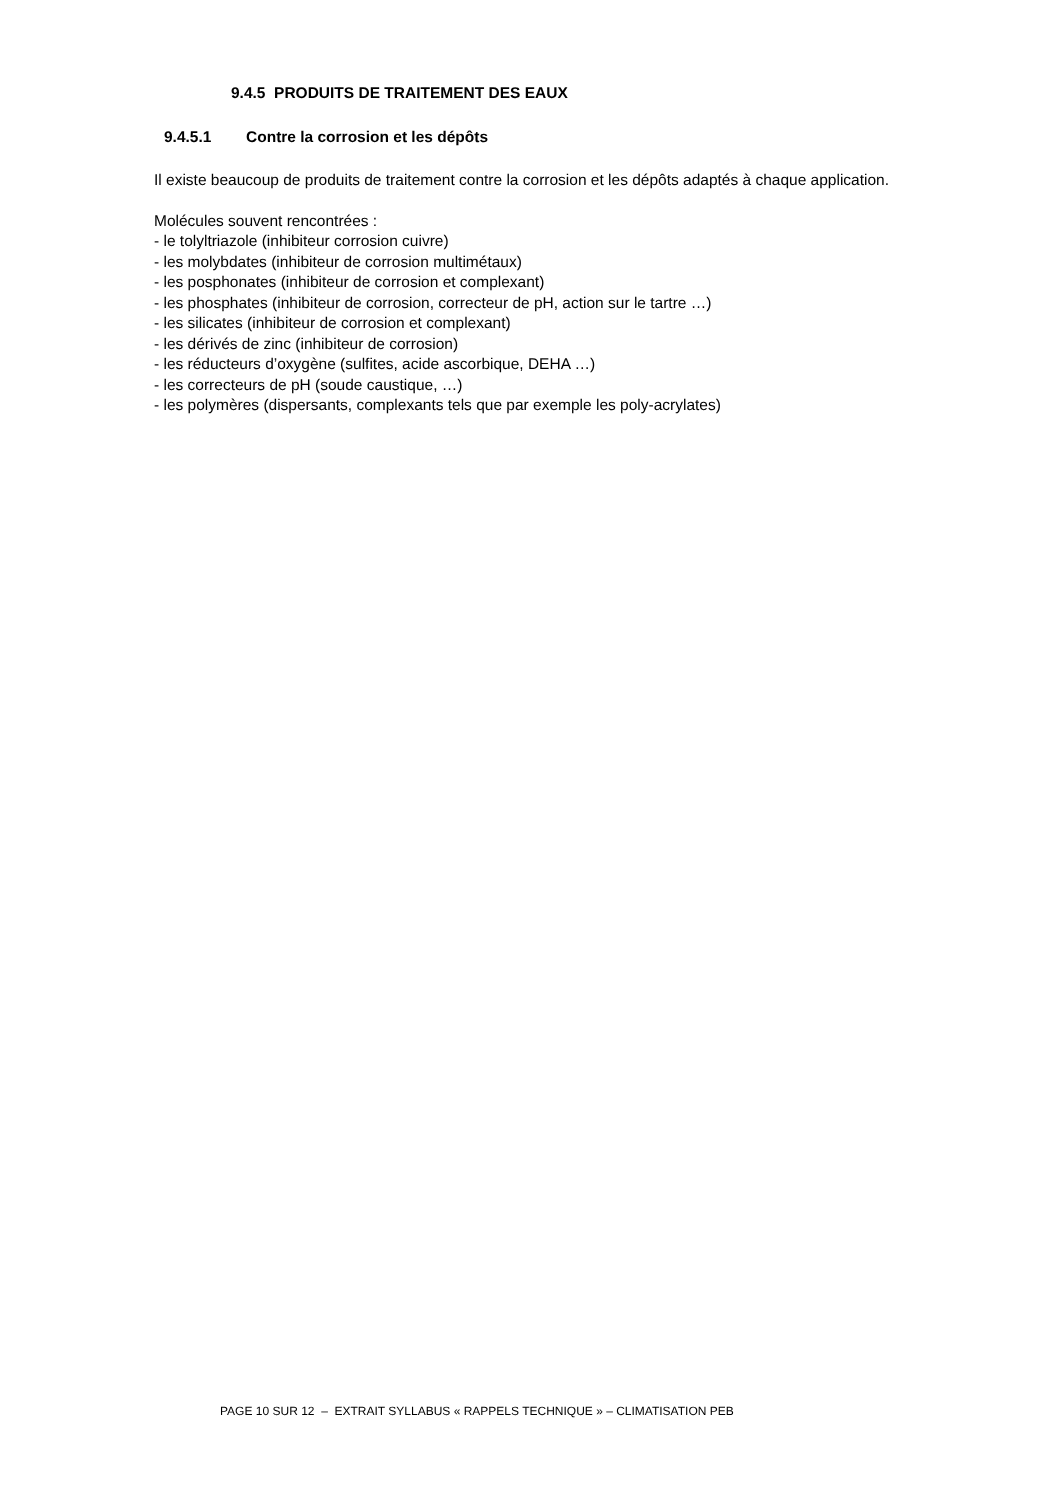9.4.5 PRODUITS DE TRAITEMENT DES EAUX
9.4.5.1 Contre la corrosion et les dépôts
Il existe beaucoup de produits de traitement contre la corrosion et les dépôts adaptés à chaque application.
Molécules souvent rencontrées :
- le tolyltriazole (inhibiteur corrosion cuivre)
- les molybdates (inhibiteur de corrosion multimétaux)
- les posphonates (inhibiteur de corrosion et complexant)
- les phosphates (inhibiteur de corrosion, correcteur de pH, action sur le tartre …)
- les silicates (inhibiteur de corrosion et complexant)
- les dérivés de zinc (inhibiteur de corrosion)
- les réducteurs d’oxygène (sulfites, acide ascorbique, DEHA …)
- les correcteurs de pH (soude caustique, …)
- les polymères (dispersants, complexants tels que par exemple les poly-acrylates)
PAGE 10 SUR 12 – EXTRAIT SYLLABUS « RAPPELS TECHNIQUE » – CLIMATISATION PEB